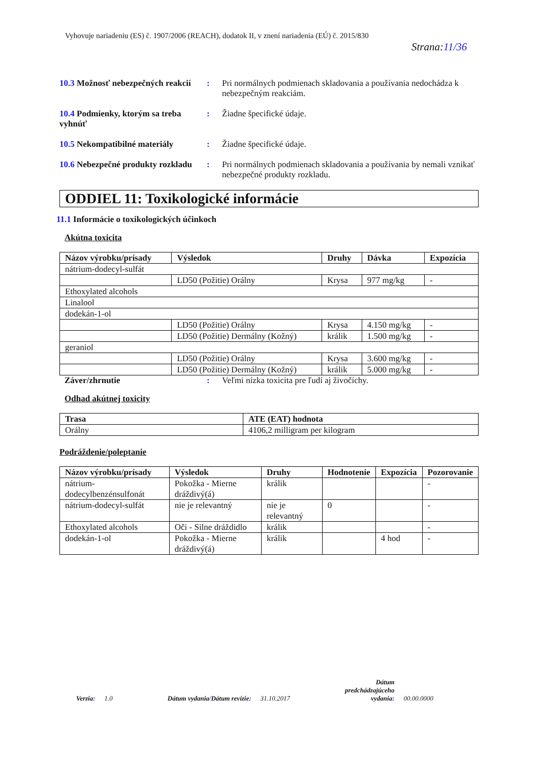Vyhovuje nariadeniu (ES) č. 1907/2006 (REACH), dodatok II, v znení nariadenia (EÚ) č. 2015/830
Strana:11/36
10.3 Možnosť nebezpečných reakcií
: Pri normálnych podmienach skladovania a používania nedochádza k nebezpečným reakciám.
10.4 Podmienky, ktorým sa treba vyhnúť
: Žiadne špecifické údaje.
10.5 Nekompatibilné materiály
: Žiadne špecifické údaje.
10.6 Nebezpečné produkty rozkladu
: Pri normálnych podmienach skladovania a používania by nemali vznikať nebezpečné produkty rozkladu.
ODDIEL 11: Toxikologické informácie
11.1 Informácie o toxikologických účinkoch
Akútna toxicita
| Názov výrobku/prísady | Výsledok | Druhy | Dávka | Expozícia |
| --- | --- | --- | --- | --- |
| nátrium-dodecyl-sulfát | | | | |
| | LD50 (Požitie) Orálny | Krysa | 977 mg/kg | - |
| Ethoxylated alcohols | | | | |
| Linalool | | | | |
| dodekán-1-ol | | | | |
| | LD50 (Požitie) Orálny | Krysa | 4.150 mg/kg | - |
| | LD50 (Požitie) Dermálny (Kožný) | králik | 1.500 mg/kg | - |
| geraniol | | | | |
| | LD50 (Požitie) Orálny | Krysa | 3.600 mg/kg | - |
| | LD50 (Požitie) Dermálny (Kožný) | králik | 5.000 mg/kg | - |
Záver/zhrnutie : Veľmi nízka toxicita pre ľudí aj živočíchy.
Odhad akútnej toxicity
| Trasa | ATE (EAT) hodnota |
| --- | --- |
| Orálny | 4106,2 milligram per kilogram |
Podráždenie/poleptanie
| Názov výrobku/prísady | Výsledok | Druhy | Hodnotenie | Expozícia | Pozorovanie |
| --- | --- | --- | --- | --- | --- |
| nátrium-dodecylbenzénsulfonát | Pokožka - Mierne dráždivý(á) | králik | | | - |
| nátrium-dodecyl-sulfát | nie je relevantný | nie je relevantný | 0 | | - |
| Ethoxylated alcohols | Oči - Silne dráždidlo | králik | | | - |
| dodekán-1-ol | Pokožka - Mierne dráždivý(á) | králik | | 4 hod | - |
Verzia: 1.0 Dátum vydania/Dátum revízie: 31.10.2017 Dátum
predchádzajúceho
vydania: 00.00.0000